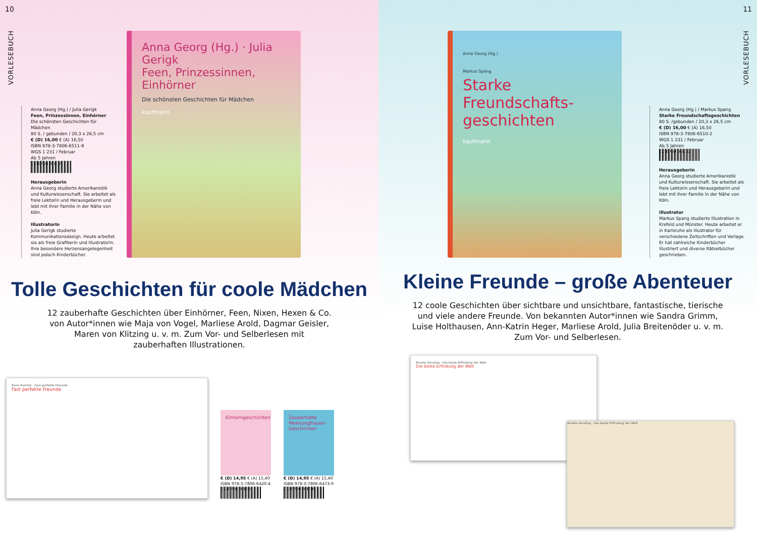10
VORLESEBUCH
Anna Georg (Hg.) / Julia Gerigk
Feen, Prinzessinnen, Einhörner
Die schönsten Geschichten für Mädchen
80 S. / gebunden / 20,3 x 26,5 cm
€ (D) 16,00 € (A) 16,50
ISBN 978-3-7806-6511-9
WGS 1 231 / Februar
Ab 5 Jahren
9 783780 665119
Herausgeberin
Anna Georg studierte Amerikanistik und Kulturwissenschaft. Sie arbeitet als freie Lektorin und Herausgeberin und lebt mit ihrer Familie in der Nähe von Köln.
Illustratorin
Julia Gerigk studierte Kommunikationsdesign. Heute arbeitet sie als freie Grafikerin und Illustratorin. Ihre besondere Herzensangelegenheit sind jedoch Kinderbücher.
Anna Georg (Hg.) · Julia Gerigk
Feen, Prinzessinnen, Einhörner
Die schönsten Geschichten für Mädchen
kaufmann
Tolle Geschichten für coole Mädchen
12 zauberhafte Geschichten über Einhörner, Feen, Nixen, Hexen & Co.
von Autor*innen wie Maja von Vogel, Marliese Arold, Dagmar Geisler,
Maren von Klitzing u. v. m. Zum Vor- und Selberlesen mit
zauberhaften Illustrationen.
Klara Kamlah · Fast perfekte Freunde
Fast perfekte Freunde
Einhorngeschichten
€ (D) 14,95 € (A) 15,40
ISBN 978-3-7806-6420-4
9 783780 664204
Zauberhafte Meerjungfrauen-Geschichten
€ (D) 14,95 € (A) 15,40
ISBN 978-3-7806-6473-0
9 783780 664730
11
VORLESEBUCH
Anna Georg (Hg.)
Markus Spang
Starke Freundschafts-geschichten
kaufmann
Anna Georg (Hg.) / Markus Spang
Starke Freundschaftsgeschichten
80 S. /gebunden / 20,3 x 26,5 cm
€ (D) 16,00 € (A) 16,50
ISBN 978-3-7806-6510-2
WGS 1 231 / Februar
Ab 5 Jahren
9 783780 665102
Herausgeberin
Anna Georg studierte Amerikanistik und Kulturwissenschaft. Sie arbeitet als freie Lektorin und Herausgeberin und lebt mit ihrer Familie in der Nähe von Köln.
Illustrator
Markus Spang studierte Illustration in Krefeld und Münster. Heute arbeitet er in Karlsruhe als Illustrator für verschiedene Zeitschriften und Verlage. Er hat zahlreiche Kinderbücher illustriert und diverse Rätselbücher geschrieben.
Kleine Freunde – große Abenteuer
12 coole Geschichten über sichtbare und unsichtbare, fantastische, tierische
und viele andere Freunde. Von bekannten Autor*innen wie Sandra Grimm,
Luise Holthausen, Ann-Katrin Heger, Marliese Arold, Julia Breitenöder u. v. m.
Zum Vor- und Selberlesen.
Amelia Amaling · Die beste Erfindung der Welt
Die beste Erfindung der Welt
Amelia Amaling · Die beste Erfindung der Welt